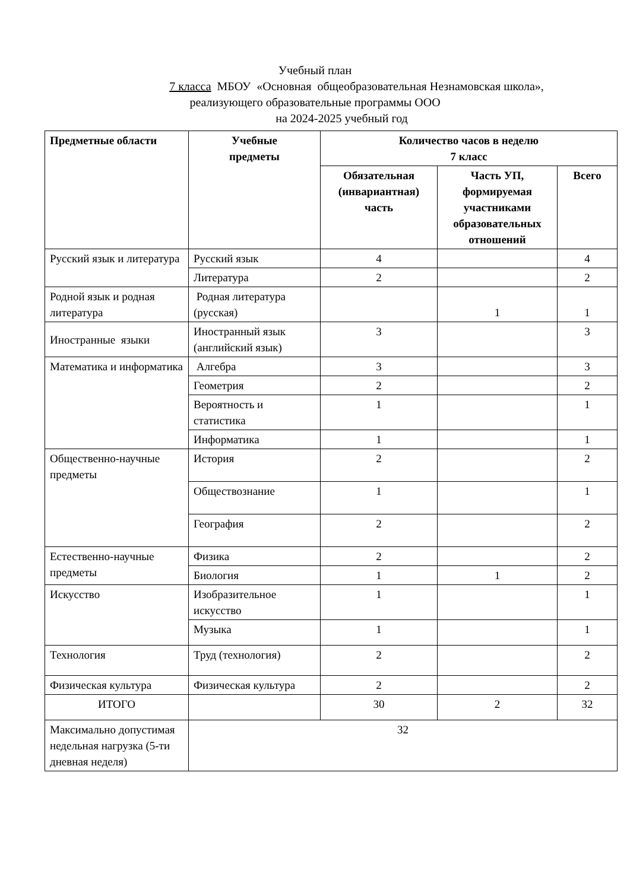Учебный план
7 класса МБОУ «Основная общеобразовательная Незнамовская школа»,
реализующего образовательные программы ООО
на 2024-2025 учебный год
| Предметные области | Учебные предметы | Количество часов в неделю 7 класс | | |
| --- | --- | --- | --- | --- |
| | | Обязательная (инвариантная) часть | Часть УП, формируемая участниками образовательных отношений | Всего |
| Русский язык и литература | Русский язык | 4 | | 4 |
| | Литература | 2 | | 2 |
| Родной язык и родная литература | Родная литература (русская) | | 1 | 1 |
| Иностранные языки | Иностранный язык (английский язык) | 3 | | 3 |
| Математика и информатика | Алгебра | 3 | | 3 |
| | Геометрия | 2 | | 2 |
| | Вероятность и статистика | 1 | | 1 |
| | Информатика | 1 | | 1 |
| Общественно-научные предметы | История | 2 | | 2 |
| | Обществознание | 1 | | 1 |
| | География | 2 | | 2 |
| Естественно-научные предметы | Физика | 2 | | 2 |
| | Биология | 1 | 1 | 2 |
| Искусство | Изобразительное искусство | 1 | | 1 |
| | Музыка | 1 | | 1 |
| Технология | Труд (технология) | 2 | | 2 |
| Физическая культура | Физическая культура | 2 | | 2 |
| ИТОГО | | 30 | 2 | 32 |
| Максимально допустимая недельная нагрузка (5-ти дневная неделя) | 32 | | | |